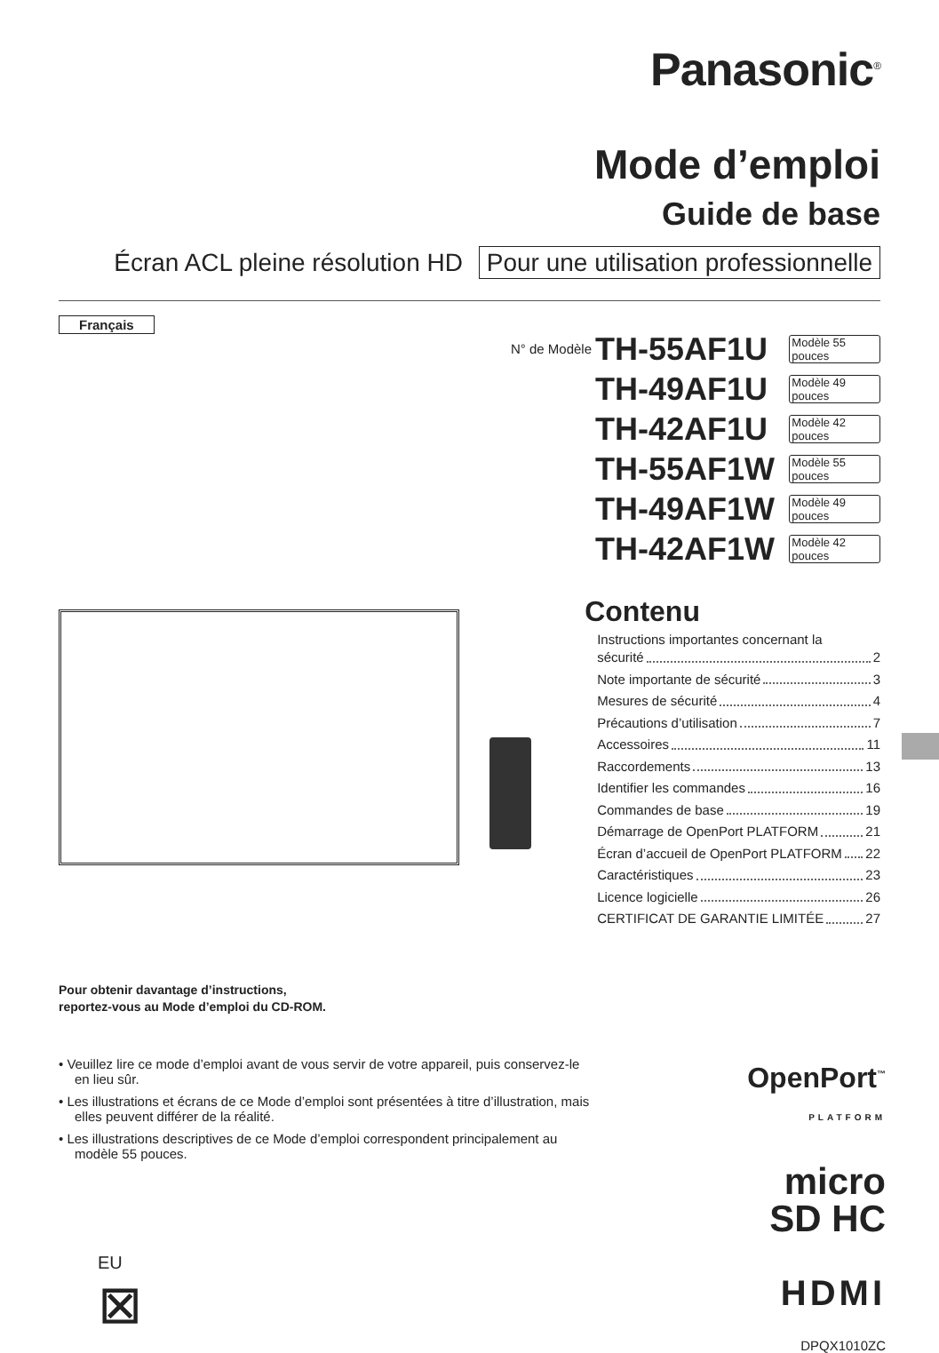Panasonic<sup>®</sup>
Mode d’emploi
Guide de base
Écran ACL pleine résolution HD Pour une utilisation professionnelle
Français
N° de Modèle TH-55AF1U Modèle 55 pouces
TH-49AF1U Modèle 49 pouces
TH-42AF1U Modèle 42 pouces
TH-55AF1W Modèle 55 pouces
TH-49AF1W Modèle 49 pouces
TH-42AF1W Modèle 42 pouces
Contenu
Instructions importantes concernant la
sécurité 2
Note importante de sécurité 3
Mesures de sécurité 4
Précautions d’utilisation 7
Accessoires 11
Raccordements 13
Identifier les commandes 16
Commandes de base 19
Démarrage de OpenPort PLATFORM 21
Écran d’accueil de OpenPort PLATFORM 22
Caractéristiques 23
Licence logicielle 26
CERTIFICAT DE GARANTIE LIMITÉE 27
Pour obtenir davantage d’instructions,
reportez-vous au Mode d’emploi du CD-ROM.
• Veuillez lire ce mode d’emploi avant de vous servir de votre appareil, puis conservez-le en lieu sûr.
• Les illustrations et écrans de ce Mode d’emploi sont présentées à titre d’illustration, mais elles peuvent différer de la réalité.
• Les illustrations descriptives de ce Mode d’emploi correspondent principalement au modèle 55 pouces.
EU
⊠
OpenPort<sup>™</sup>
PLATFORM
micro
SD HC
HDMI
DPQX1010ZC